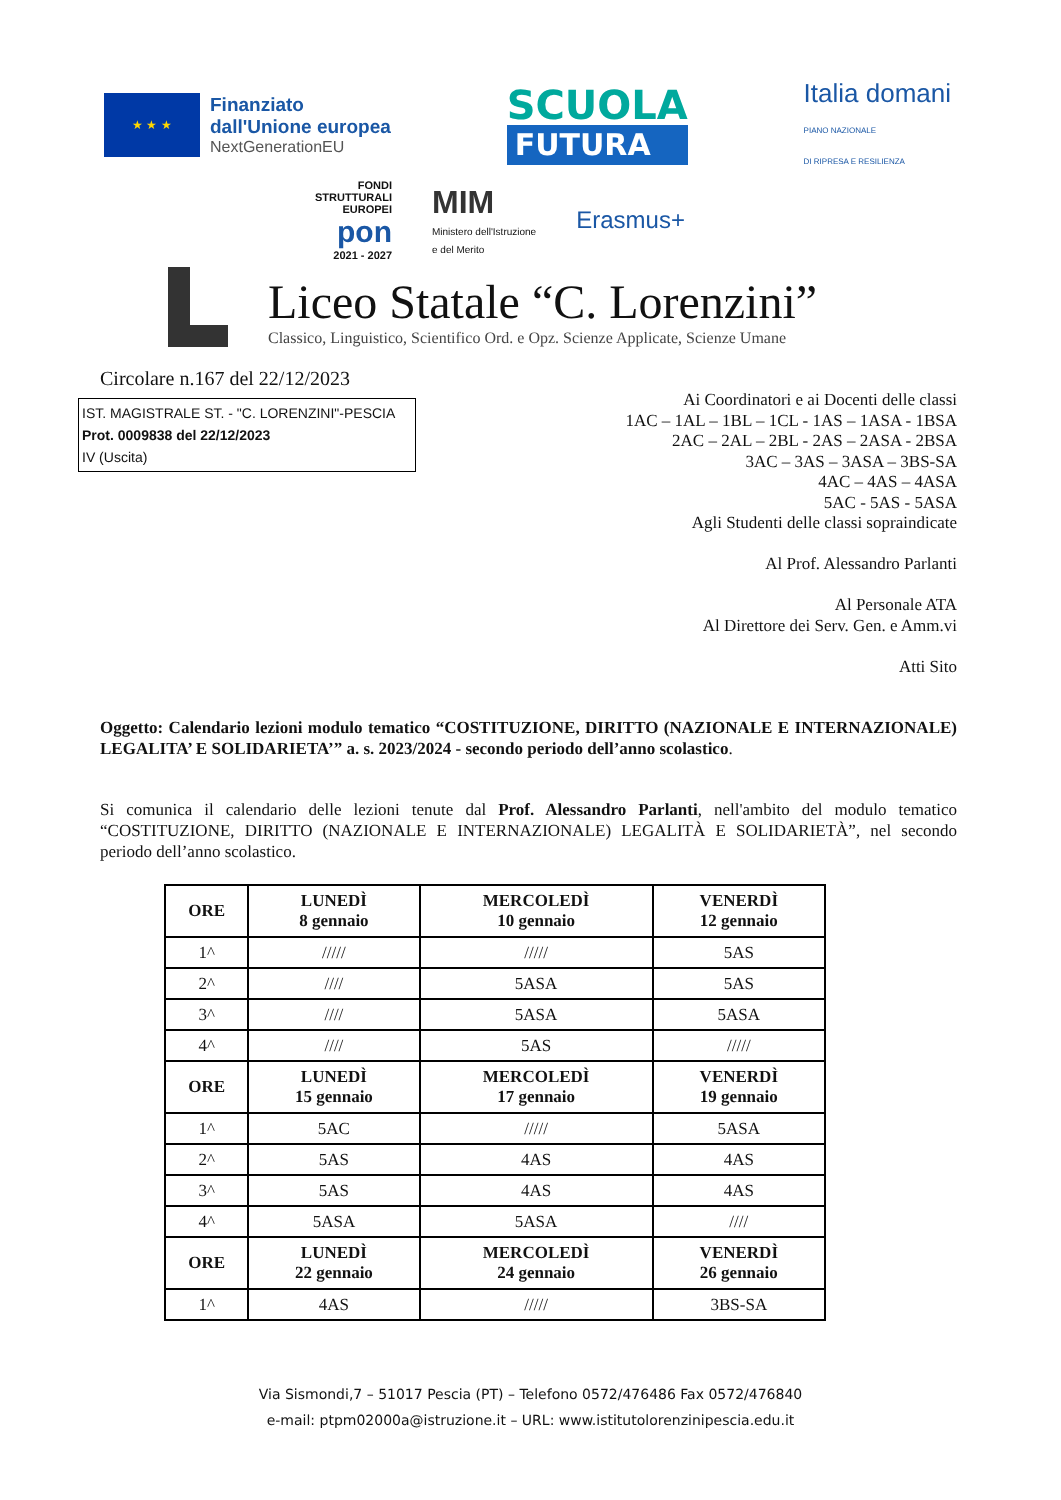★ ★ ★
Finanziato
dall'Unione europea
NextGenerationEU
SCUOLA
FUTURA
Italia domani
PIANO NAZIONALE
DI RIPRESA E RESILIENZA
FONDI
STRUTTURALI
EUROPEI
pon
2021 - 2027
MIM
Ministero dell'Istruzione
e del Merito
Erasmus+
Liceo Statale “C. Lorenzini”
Classico, Linguistico, Scientifico Ord. e Opz. Scienze Applicate, Scienze Umane
Circolare n.167 del 22/12/2023
IST. MAGISTRALE ST. - "C. LORENZINI"-PESCIA
Prot. 0009838 del 22/12/2023
IV (Uscita)
Ai Coordinatori e ai Docenti delle classi
1AC – 1AL – 1BL – 1CL - 1AS – 1ASA - 1BSA
2AC – 2AL – 2BL - 2AS – 2ASA - 2BSA
3AC – 3AS – 3ASA – 3BS-SA
4AC – 4AS – 4ASA
5AC - 5AS - 5ASA
Agli Studenti delle classi sopraindicate
Al Prof. Alessandro Parlanti
Al Personale ATA
Al Direttore dei Serv. Gen. e Amm.vi
Atti Sito
Oggetto: Calendario lezioni modulo tematico “COSTITUZIONE, DIRITTO (NAZIONALE E INTERNAZIONALE) LEGALITA’ E SOLIDARIETA’” a. s. 2023/2024 - secondo periodo dell’anno scolastico.
Si comunica il calendario delle lezioni tenute dal Prof. Alessandro Parlanti, nell'ambito del modulo tematico “COSTITUZIONE, DIRITTO (NAZIONALE E INTERNAZIONALE) LEGALITÀ E SOLIDARIETÀ”, nel secondo periodo dell’anno scolastico.
| ORE | LUNEDÌ 8 gennaio | MERCOLEDÌ 10 gennaio | VENERDÌ 12 gennaio |
| --- | --- | --- | --- |
| 1^ | ///// | ///// | 5AS |
| 2^ | //// | 5ASA | 5AS |
| 3^ | //// | 5ASA | 5ASA |
| 4^ | //// | 5AS | ///// |
| ORE | LUNEDÌ 15 gennaio | MERCOLEDÌ 17 gennaio | VENERDÌ 19 gennaio |
| 1^ | 5AC | ///// | 5ASA |
| 2^ | 5AS | 4AS | 4AS |
| 3^ | 5AS | 4AS | 4AS |
| 4^ | 5ASA | 5ASA | //// |
| ORE | LUNEDÌ 22 gennaio | MERCOLEDÌ 24 gennaio | VENERDÌ 26 gennaio |
| 1^ | 4AS | ///// | 3BS-SA |
Via Sismondi,7 – 51017 Pescia (PT) – Telefono 0572/476486 Fax 0572/476840
e-mail: ptpm02000a@istruzione.it – URL: www.istitutolorenzinipescia.edu.it